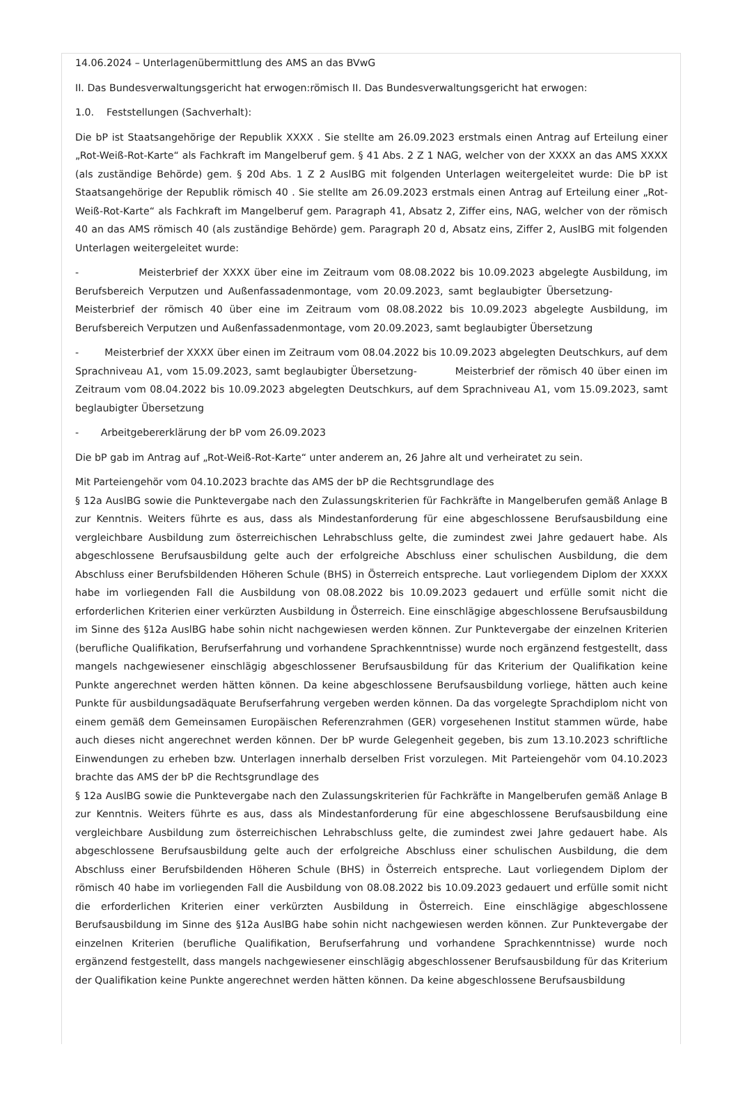14.06.2024 – Unterlagenübermittlung des AMS an das BVwG
II. Das Bundesverwaltungsgericht hat erwogen:römisch II. Das Bundesverwaltungsgericht hat erwogen:
1.0. Feststellungen (Sachverhalt):
Die bP ist Staatsangehörige der Republik XXXX . Sie stellte am 26.09.2023 erstmals einen Antrag auf Erteilung einer „Rot-Weiß-Rot-Karte“ als Fachkraft im Mangelberuf gem. § 41 Abs. 2 Z 1 NAG, welcher von der XXXX an das AMS XXXX (als zuständige Behörde) gem. § 20d Abs. 1 Z 2 AuslBG mit folgenden Unterlagen weitergeleitet wurde: Die bP ist Staatsangehörige der Republik römisch 40 . Sie stellte am 26.09.2023 erstmals einen Antrag auf Erteilung einer „Rot-Weiß-Rot-Karte“ als Fachkraft im Mangelberuf gem. Paragraph 41, Absatz 2, Ziffer eins, NAG, welcher von der römisch 40 an das AMS römisch 40 (als zuständige Behörde) gem. Paragraph 20 d, Absatz eins, Ziffer 2, AuslBG mit folgenden Unterlagen weitergeleitet wurde:
- Meisterbrief der XXXX über eine im Zeitraum vom 08.08.2022 bis 10.09.2023 abgelegte Ausbildung, im Berufsbereich Verputzen und Außenfassadenmontage, vom 20.09.2023, samt beglaubigter Übersetzung- Meisterbrief der römisch 40 über eine im Zeitraum vom 08.08.2022 bis 10.09.2023 abgelegte Ausbildung, im Berufsbereich Verputzen und Außenfassadenmontage, vom 20.09.2023, samt beglaubigter Übersetzung
- Meisterbrief der XXXX über einen im Zeitraum vom 08.04.2022 bis 10.09.2023 abgelegten Deutschkurs, auf dem Sprachniveau A1, vom 15.09.2023, samt beglaubigter Übersetzung- Meisterbrief der römisch 40 über einen im Zeitraum vom 08.04.2022 bis 10.09.2023 abgelegten Deutschkurs, auf dem Sprachniveau A1, vom 15.09.2023, samt beglaubigter Übersetzung
- Arbeitgebererklärung der bP vom 26.09.2023
Die bP gab im Antrag auf „Rot-Weiß-Rot-Karte“ unter anderem an, 26 Jahre alt und verheiratet zu sein.
Mit Parteiengehör vom 04.10.2023 brachte das AMS der bP die Rechtsgrundlage des
§ 12a AuslBG sowie die Punktevergabe nach den Zulassungskriterien für Fachkräfte in Mangelberufen gemäß Anlage B zur Kenntnis. Weiters führte es aus, dass als Mindestanforderung für eine abgeschlossene Berufsausbildung eine vergleichbare Ausbildung zum österreichischen Lehrabschluss gelte, die zumindest zwei Jahre gedauert habe. Als abgeschlossene Berufsausbildung gelte auch der erfolgreiche Abschluss einer schulischen Ausbildung, die dem Abschluss einer Berufsbildenden Höheren Schule (BHS) in Österreich entspreche. Laut vorliegendem Diplom der XXXX habe im vorliegenden Fall die Ausbildung von 08.08.2022 bis 10.09.2023 gedauert und erfülle somit nicht die erforderlichen Kriterien einer verkürzten Ausbildung in Österreich. Eine einschlägige abgeschlossene Berufsausbildung im Sinne des §12a AuslBG habe sohin nicht nachgewiesen werden können. Zur Punktevergabe der einzelnen Kriterien (berufliche Qualifikation, Berufserfahrung und vorhandene Sprachkenntnisse) wurde noch ergänzend festgestellt, dass mangels nachgewiesener einschlägig abgeschlossener Berufsausbildung für das Kriterium der Qualifikation keine Punkte angerechnet werden hätten können. Da keine abgeschlossene Berufsausbildung vorliege, hätten auch keine Punkte für ausbildungsadäquate Berufserfahrung vergeben werden können. Da das vorgelegte Sprachdiplom nicht von einem gemäß dem Gemeinsamen Europäischen Referenzrahmen (GER) vorgesehenen Institut stammen würde, habe auch dieses nicht angerechnet werden können. Der bP wurde Gelegenheit gegeben, bis zum 13.10.2023 schriftliche Einwendungen zu erheben bzw. Unterlagen innerhalb derselben Frist vorzulegen. Mit Parteiengehör vom 04.10.2023 brachte das AMS der bP die Rechtsgrundlage des
§ 12a AuslBG sowie die Punktevergabe nach den Zulassungskriterien für Fachkräfte in Mangelberufen gemäß Anlage B zur Kenntnis. Weiters führte es aus, dass als Mindestanforderung für eine abgeschlossene Berufsausbildung eine vergleichbare Ausbildung zum österreichischen Lehrabschluss gelte, die zumindest zwei Jahre gedauert habe. Als abgeschlossene Berufsausbildung gelte auch der erfolgreiche Abschluss einer schulischen Ausbildung, die dem Abschluss einer Berufsbildenden Höheren Schule (BHS) in Österreich entspreche. Laut vorliegendem Diplom der römisch 40 habe im vorliegenden Fall die Ausbildung von 08.08.2022 bis 10.09.2023 gedauert und erfülle somit nicht die erforderlichen Kriterien einer verkürzten Ausbildung in Österreich. Eine einschlägige abgeschlossene Berufsausbildung im Sinne des §12a AuslBG habe sohin nicht nachgewiesen werden können. Zur Punktevergabe der einzelnen Kriterien (berufliche Qualifikation, Berufserfahrung und vorhandene Sprachkenntnisse) wurde noch ergänzend festgestellt, dass mangels nachgewiesener einschlägig abgeschlossener Berufsausbildung für das Kriterium der Qualifikation keine Punkte angerechnet werden hätten können. Da keine abgeschlossene Berufsausbildung